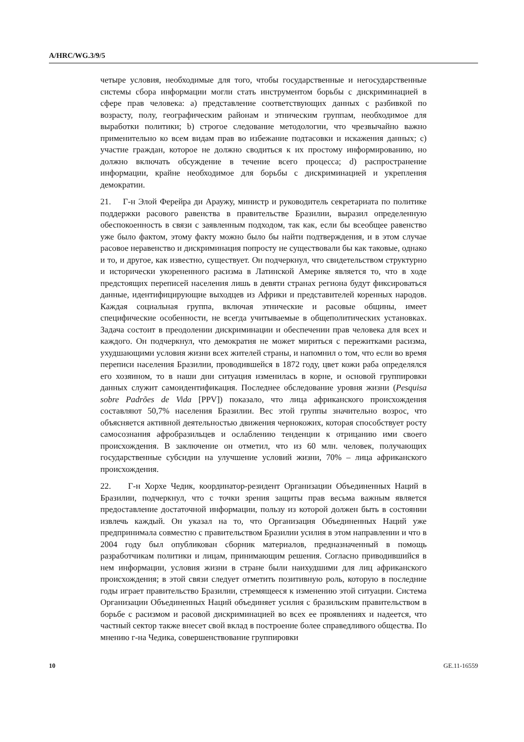A/HRC/WG.3/9/5
четыре условия, необходимые для того, чтобы государственные и негосударственные системы сбора информации могли стать инструментом борьбы с дискриминацией в сфере прав человека: a) представление соответствующих данных с разбивкой по возрасту, полу, географическим районам и этническим группам, необходимое для выработки политики; b) строгое следование методологии, что чрезвычайно важно применительно ко всем видам прав во избежание подтасовки и искажения данных; c) участие граждан, которое не должно сводиться к их простому информированию, но должно включать обсуждение в течение всего процесса; d) распространение информации, крайне необходимое для борьбы с дискриминацией и укрепления демократии.
21. Г-н Элой Ферейра ди Араужу, министр и руководитель секретариата по политике поддержки расового равенства в правительстве Бразилии, выразил определенную обеспокоенность в связи с заявленным подходом, так как, если бы всеобщее равенство уже было фактом, этому факту можно было бы найти подтверждения, и в этом случае расовое неравенство и дискриминация попросту не существовали бы как таковые, однако и то, и другое, как известно, существует. Он подчеркнул, что свидетельством структурно и исторически укорененного расизма в Латинской Америке является то, что в ходе предстоящих переписей населения лишь в девяти странах региона будут фиксироваться данные, идентифицирующие выходцев из Африки и представителей коренных народов. Каждая социальная группа, включая этнические и расовые общины, имеет специфические особенности, не всегда учитываемые в общеполитических установках. Задача состоит в преодолении дискриминации и обеспечении прав человека для всех и каждого. Он подчеркнул, что демократия не может мириться с пережитками расизма, ухудшающими условия жизни всех жителей страны, и напомнил о том, что если во время переписи населения Бразилии, проводившейся в 1872 году, цвет кожи раба определялся его хозяином, то в наши дни ситуация изменилась в корне, и основой группировки данных служит самоидентификация. Последнее обследование уровня жизни (Pesquisa sobre Padrões de Vida [PPV]) показало, что лица африканского происхождения составляют 50,7% населения Бразилии. Вес этой группы значительно возрос, что объясняется активной деятельностью движения чернокожих, которая способствует росту самосознания афробразильцев и ослаблению тенденции к отрицанию ими своего происхождения. В заключение он отметил, что из 60 млн. человек, получающих государственные субсидии на улучшение условий жизни, 70% – лица африканского происхождения.
22. Г-н Хорхе Чедик, координатор-резидент Организации Объединенных Наций в Бразилии, подчеркнул, что с точки зрения защиты прав весьма важным является предоставление достаточной информации, пользу из которой должен быть в состоянии извлечь каждый. Он указал на то, что Организация Объединенных Наций уже предпринимала совместно с правительством Бразилии усилия в этом направлении и что в 2004 году был опубликован сборник материалов, предназначенный в помощь разработчикам политики и лицам, принимающим решения. Согласно приводившийся в нем информации, условия жизни в стране были наихудшими для лиц африканского происхождения; в этой связи следует отметить позитивную роль, которую в последние годы играет правительство Бразилии, стремящееся к изменению этой ситуации. Система Организации Объединенных Наций объединяет усилия с бразильским правительством в борьбе с расизмом и расовой дискриминацией во всех ее проявлениях и надеется, что частный сектор также внесет свой вклад в построение более справедливого общества. По мнению г-на Чедика, совершенствование группировки
10 GE.11-16559